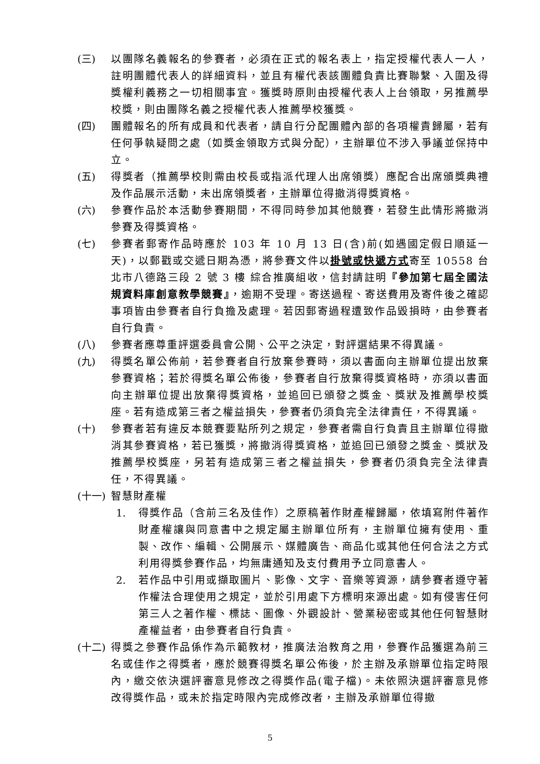(三) 以團隊名義報名的參賽者，必須在正式的報名表上，指定授權代表人一人，註明團體代表人的詳細資料，並且有權代表該團體負責比賽聯繫、入圍及得獎權利義務之一切相關事宜。獲獎時原則由授權代表人上台領取，另推薦學校獎，則由團隊名義之授權代表人推薦學校獲獎。
(四) 團體報名的所有成員和代表者，請自行分配團體內部的各項權責歸屬，若有任何爭執疑問之處（如獎金領取方式與分配），主辦單位不涉入爭議並保持中立。
(五) 得獎者（推薦學校則需由校長或指派代理人出席領獎）應配合出席頒獎典禮及作品展示活動，未出席領獎者，主辦單位得撤消得獎資格。
(六) 參賽作品於本活動參賽期間，不得同時參加其他競賽，若發生此情形將撤消參賽及得獎資格。
(七) 參賽者郵寄作品時應於 103 年 10 月 13 日(含)前(如遇國定假日順延一天)，以郵戳或交遞日期為憑，將參賽文件以掛號或快遞方式寄至 10558 台北市八德路三段 2 號 3 樓 綜合推廣組收，信封請註明『參加第七屆全國法規資料庫創意教學競賽』，逾期不受理。寄送過程、寄送費用及寄件後之確認事項皆由參賽者自行負擔及處理。若因郵寄過程遭致作品毀損時，由參賽者自行負責。
(八) 參賽者應尊重評選委員會公開、公平之決定，對評選結果不得異議。
(九) 得獎名單公佈前，若參賽者自行放棄參賽時，須以書面向主辦單位提出放棄參賽資格；若於得獎名單公佈後，參賽者自行放棄得獎資格時，亦須以書面向主辦單位提出放棄得獎資格，並追回已頒發之獎金、獎狀及推薦學校獎座。若有造成第三者之權益損失，參賽者仍須負完全法律責任，不得異議。
(十) 參賽者若有違反本競賽要點所列之規定，參賽者需自行負責且主辦單位得撤消其參賽資格，若已獲獎，將撤消得獎資格，並追回已頒發之獎金、獎狀及推薦學校獎座，另若有造成第三者之權益損失，參賽者仍須負完全法律責任，不得異議。
(十一) 智慧財產權
1. 得獎作品（含前三名及佳作）之原稿著作財產權歸屬，依填寫附件著作財產權讓與同意書中之規定屬主辦單位所有，主辦單位擁有使用、重製、改作、編輯、公開展示、媒體廣告、商品化或其他任何合法之方式利用得獎參賽作品，均無庸通知及支付費用予立同意書人。
2. 若作品中引用或擷取圖片、影像、文字、音樂等資源，請參賽者遵守著作權法合理使用之規定，並於引用處下方標明來源出處。如有侵害任何第三人之著作權、標誌、圖像、外觀設計、營業秘密或其他任何智慧財產權益者，由參賽者自行負責。
(十二) 得獎之參賽作品係作為示範教材，推廣法治教育之用，參賽作品獲選為前三名或佳作之得獎者，應於競賽得獎名單公佈後，於主辦及承辦單位指定時限內，繳交依決選評審意見修改之得獎作品(電子檔)。未依照決選評審意見修改得獎作品，或未於指定時限內完成修改者，主辦及承辦單位得撤
5